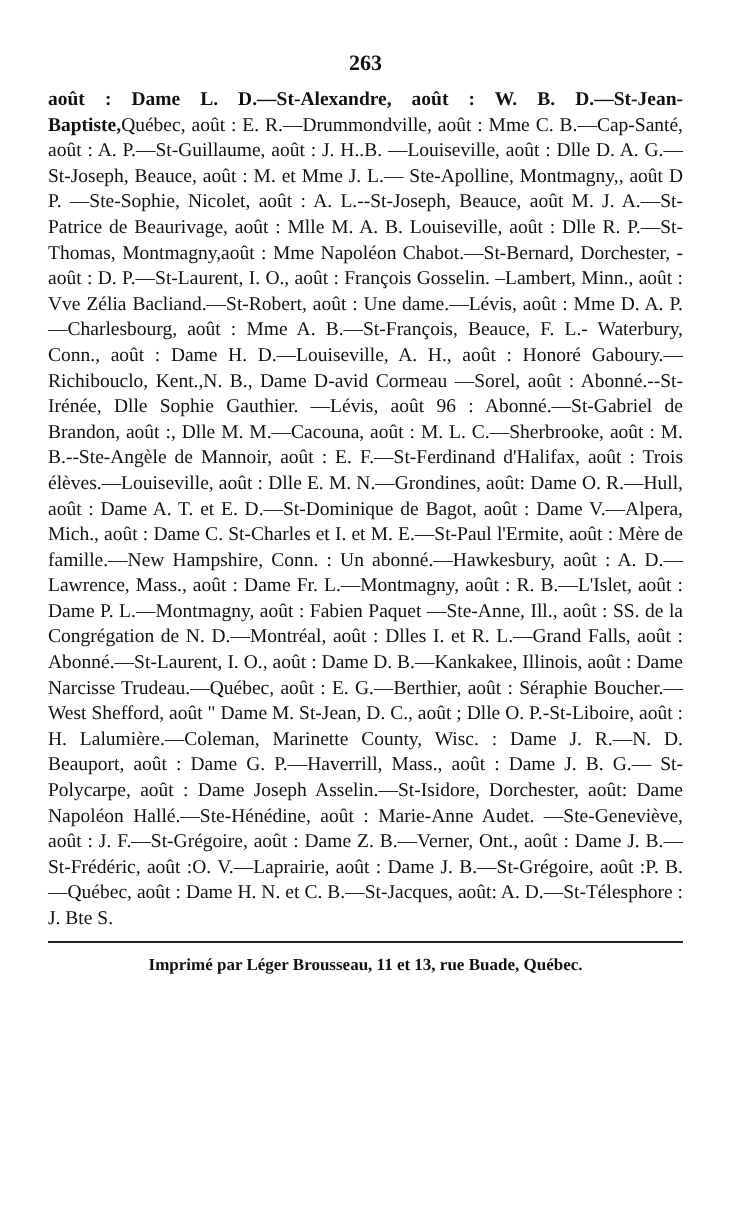263
août : Dame L. D.—St-Alexandre, août : W. B. D.—St-Jean-Baptiste, Québec, août : E. R.—Drummondville, août : Mme C. B.—Cap-Santé, août : A. P.—St-Guillaume, août : J. H..B. —Louiseville, août : Dlle D. A. G.—St-Joseph, Beauce, août : M. et Mme J. L.— Ste-Apolline, Montmagny,, août D P. —Ste-Sophie, Nicolet, août : A. L.--St-Joseph, Beauce, août M. J. A.—St-Patrice de Beaurivage, août : Mlle M. A. B. Louiseville, août : Dlle R. P.—St-Thomas, Montmagny,août : Mme Napoléon Chabot.—St-Bernard, Dorchester, -août : D. P.—St-Laurent, I. O., août : François Gosselin. –Lambert, Minn., août : Vve Zélia Bacliand.—St-Robert, août : Une dame.—Lévis, août : Mme D. A. P.—Charlesbourg, août : Mme A. B.—St-François, Beauce, F. L.- Waterbury, Conn., août : Dame H. D.—Louiseville, A. H., août : Honoré Gaboury.—Richibouclo, Kent.,N. B., Dame D-avid Cormeau —Sorel, août : Abonné.--St-Irénée, Dlle Sophie Gauthier. —Lévis, août 96 : Abonné.—St-Gabriel de Brandon, août :, Dlle M. M.—Cacouna, août : M. L. C.—Sherbrooke, août : M. B.--Ste-Angèle de Mannoir, août : E. F.—St-Ferdinand d'Halifax, août : Trois élèves.—Louiseville, août : Dlle E. M. N.—Grondines, août: Dame O. R.—Hull, août : Dame A. T. et E. D.—St-Dominique de Bagot, août : Dame V.—Alpera, Mich., août : Dame C. St-Charles et I. et M. E.—St-Paul l'Ermite, août : Mère de famille.—New Hampshire, Conn. : Un abonné.—Hawkesbury, août : A. D.—Lawrence, Mass., août : Dame Fr. L.—Montmagny, août : R. B.—L'Islet, août : Dame P. L.—Montmagny, août : Fabien Paquet —Ste-Anne, Ill., août : SS. de la Congrégation de N. D.—Montréal, août : Dlles I. et R. L.—Grand Falls, août : Abonné.—St-Laurent, I. O., août : Dame D. B.—Kankakee, Illinois, août : Dame Narcisse Trudeau.—Québec, août : E. G.—Berthier, août : Séraphie Boucher.—West Shefford, août " Dame M. St-Jean, D. C., août ; Dlle O. P.-St-Liboire, août : H. Lalumière.—Coleman, Marinette County, Wisc. : Dame J. R.—N. D. Beauport, août : Dame G. P.—Haverrill, Mass., août : Dame J. B. G.— St-Polycarpe, août : Dame Joseph Asselin.—St-Isidore, Dorchester, août: Dame Napoléon Hallé.—Ste-Hénédine, août : Marie-Anne Audet. —Ste-Geneviève, août : J. F.—St-Grégoire, août : Dame Z. B.—Verner, Ont., août : Dame J. B.—St-Frédéric, août :O. V.—Laprairie, août : Dame J. B.—St-Grégoire, août :P. B.—Québec, août : Dame H. N. et C. B.—St-Jacques, août: A. D.—St-Télesphore : J. Bte S.
Imprimé par Léger Brousseau, 11 et 13, rue Buade, Québec.